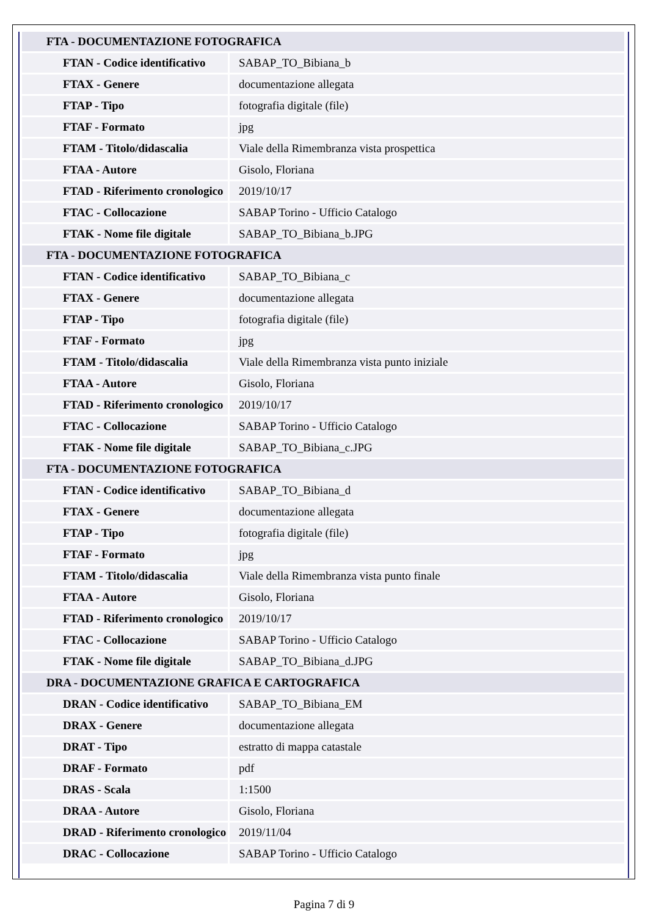| FTA - DOCUMENTAZIONE FOTOGRAFICA | |
| FTAN - Codice identificativo | SABAP_TO_Bibiana_b |
| FTAX - Genere | documentazione allegata |
| FTAP - Tipo | fotografia digitale (file) |
| FTAF - Formato | jpg |
| FTAM - Titolo/didascalia | Viale della Rimembranza vista prospettica |
| FTAA - Autore | Gisolo, Floriana |
| FTAD - Riferimento cronologico | 2019/10/17 |
| FTAC - Collocazione | SABAP Torino - Ufficio Catalogo |
| FTAK - Nome file digitale | SABAP_TO_Bibiana_b.JPG |
| FTA - DOCUMENTAZIONE FOTOGRAFICA | |
| FTAN - Codice identificativo | SABAP_TO_Bibiana_c |
| FTAX - Genere | documentazione allegata |
| FTAP - Tipo | fotografia digitale (file) |
| FTAF - Formato | jpg |
| FTAM - Titolo/didascalia | Viale della Rimembranza vista punto iniziale |
| FTAA - Autore | Gisolo, Floriana |
| FTAD - Riferimento cronologico | 2019/10/17 |
| FTAC - Collocazione | SABAP Torino - Ufficio Catalogo |
| FTAK - Nome file digitale | SABAP_TO_Bibiana_c.JPG |
| FTA - DOCUMENTAZIONE FOTOGRAFICA | |
| FTAN - Codice identificativo | SABAP_TO_Bibiana_d |
| FTAX - Genere | documentazione allegata |
| FTAP - Tipo | fotografia digitale (file) |
| FTAF - Formato | jpg |
| FTAM - Titolo/didascalia | Viale della Rimembranza vista punto finale |
| FTAA - Autore | Gisolo, Floriana |
| FTAD - Riferimento cronologico | 2019/10/17 |
| FTAC - Collocazione | SABAP Torino - Ufficio Catalogo |
| FTAK - Nome file digitale | SABAP_TO_Bibiana_d.JPG |
| DRA - DOCUMENTAZIONE GRAFICA E CARTOGRAFICA | |
| DRAN - Codice identificativo | SABAP_TO_Bibiana_EM |
| DRAX - Genere | documentazione allegata |
| DRAT - Tipo | estratto di mappa catastale |
| DRAF - Formato | pdf |
| DRAS - Scala | 1:1500 |
| DRAA - Autore | Gisolo, Floriana |
| DRAD - Riferimento cronologico | 2019/11/04 |
| DRAC - Collocazione | SABAP Torino - Ufficio Catalogo |
Pagina 7 di 9